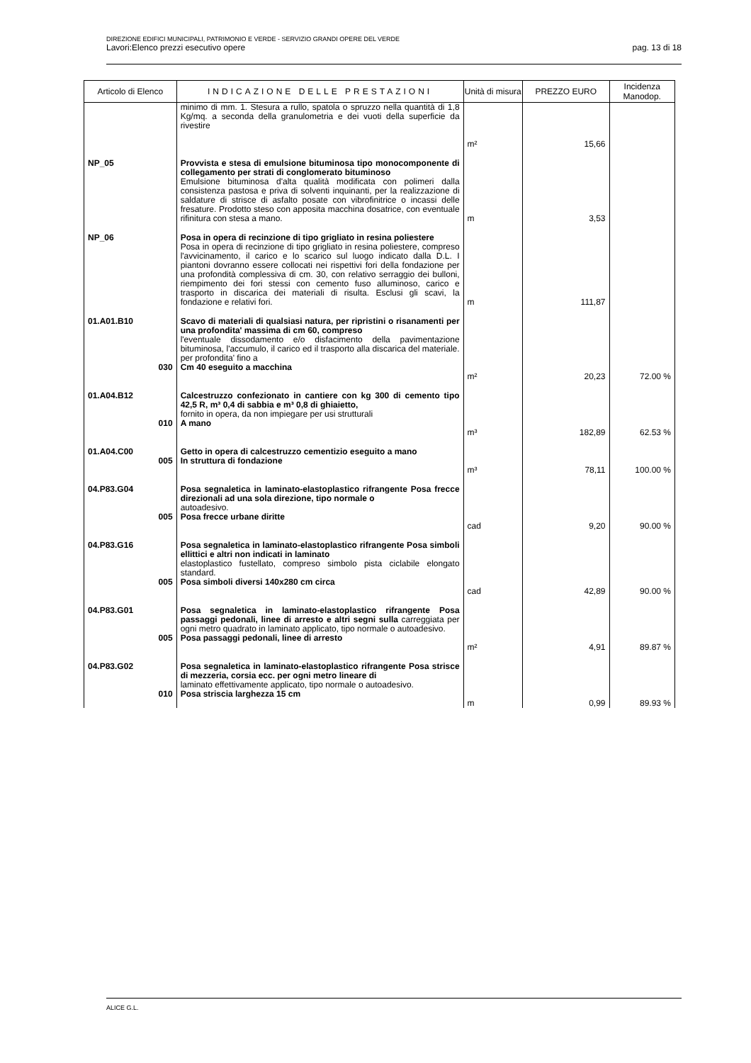DIREZIONE EDIFICI MUNICIPALI, PATRIMONIO E VERDE - SERVIZIO GRANDI OPERE DEL VERDE
Lavori:Elenco prezzi esecutivo opere pag. 13 di 18
| Articolo di Elenco | INDICAZIONE DELLE PRESTAZIONI | Unità di misura | PREZZO EURO | Incidenza Manodop. |
| --- | --- | --- | --- | --- |
| | minimo di mm. 1. Stesura a rullo, spatola o spruzzo nella quantità di 1,8 Kg/mq. a seconda della granulometria e dei vuoti della superficie da rivestire | m² | 15,66 | |
| NP_05 | Provvista e stesa di emulsione bituminosa tipo monocomponente di collegamento per strati di conglomerato bituminoso Emulsione bituminosa d'alta qualità modificata con polimeri dalla consistenza pastosa e priva di solventi inquinanti, per la realizzazione di saldature di strisce di asfalto posate con vibrofinitrice o incassi delle fresature. Prodotto steso con apposita macchina dosatrice, con eventuale rifinitura con stesa a mano. | m | 3,53 | |
| NP_06 | Posa in opera di recinzione di tipo grigliato in resina poliestere Posa in opera di recinzione di tipo grigliato in resina poliestere, compreso l'avvicinamento, il carico e lo scarico sul luogo indicato dalla D.L. I piantoni dovranno essere collocati nei rispettivi fori della fondazione per una profondità complessiva di cm. 30, con relativo serraggio dei bulloni, riempimento dei fori stessi con cemento fuso alluminoso, carico e trasporto in discarica dei materiali di risulta. Esclusi gli scavi, la fondazione e relativi fori. | m | 111,87 | |
| 01.A01.B10 | Scavo di materiali di qualsiasi natura, per ripristini o risanamenti per una profondita' massima di cm 60, compreso l'eventuale dissodamento e/o disfacimento della pavimentazione bituminosa, l'accumulo, il carico ed il trasporto alla discarica del materiale. per profondita' fino a | | | |
| 030 | Cm 40 eseguito a macchina | m² | 20,23 | 72.00 % |
| 01.A04.B12 | Calcestruzzo confezionato in cantiere con kg 300 di cemento tipo 42,5 R, m³ 0,4 di sabbia e m³ 0,8 di ghiaietto, fornito in opera, da non impiegare per usi strutturali | | | |
| 010 | A mano | m³ | 182,89 | 62.53 % |
| 01.A04.C00 | Getto in opera di calcestruzzo cementizio eseguito a mano | | | |
| 005 | In struttura di fondazione | m³ | 78,11 | 100.00 % |
| 04.P83.G04 | Posa segnaletica in laminato-elastoplastico rifrangente Posa frecce direzionali ad una sola direzione, tipo normale o autoadesivo. | | | |
| 005 | Posa frecce urbane diritte | cad | 9,20 | 90.00 % |
| 04.P83.G16 | Posa segnaletica in laminato-elastoplastico rifrangente Posa simboli ellittici e altri non indicati in laminato elastoplastico fustellato, compreso simbolo pista ciclabile elongato standard. | | | |
| 005 | Posa simboli diversi 140x280 cm circa | cad | 42,89 | 90.00 % |
| 04.P83.G01 | Posa segnaletica in laminato-elastoplastico rifrangente Posa passaggi pedonali, linee di arresto e altri segni sulla carreggiata per ogni metro quadrato in laminato applicato, tipo normale o autoadesivo. | | | |
| 005 | Posa passaggi pedonali, linee di arresto | m² | 4,91 | 89.87 % |
| 04.P83.G02 | Posa segnaletica in laminato-elastoplastico rifrangente Posa strisce di mezzeria, corsia ecc. per ogni metro lineare di laminato effettivamente applicato, tipo normale o autoadesivo. | | | |
| 010 | Posa striscia larghezza 15 cm | m | 0,99 | 89.93 % |
ALICE G.L.